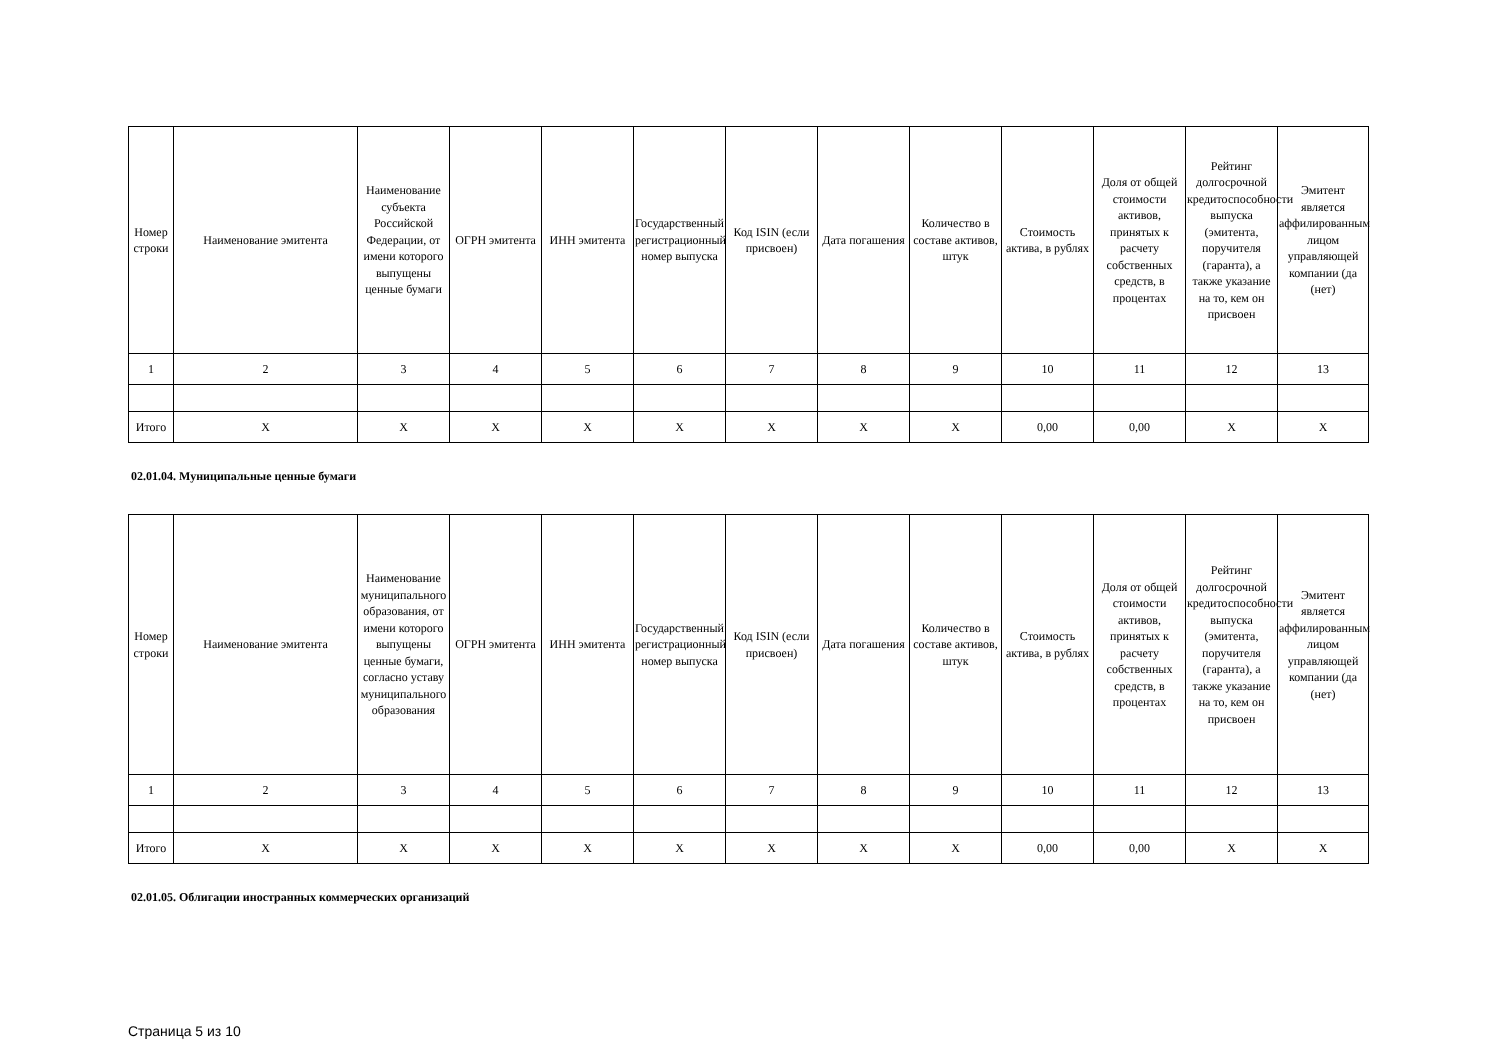| Номер строки | Наименование эмитента | Наименование субъекта Российской Федерации, от имени которого выпущены ценные бумаги | ОГРН эмитента | ИНН эмитента | Государственный регистрационный номер выпуска | Код ISIN (если присвоен) | Дата погашения | Количество в составе активов, штук | Стоимость актива, в рублях | Доля от общей стоимости активов, принятых к расчету собственных средств, в процентах | Рейтинг долгосрочной кредитоспособности выпуска (эмитента, поручителя (гаранта), а также указание на то, кем он присвоен | Эмитент является аффилированным лицом управляющей компании (да (нет) |
| --- | --- | --- | --- | --- | --- | --- | --- | --- | --- | --- | --- | --- |
| 1 | 2 | 3 | 4 | 5 | 6 | 7 | 8 | 9 | 10 | 11 | 12 | 13 |
| Итого | X | X | X | X | X | X | X | X | 0,00 | 0,00 | X | X |
02.01.04. Муниципальные ценные бумаги
| Номер строки | Наименование эмитента | Наименование муниципального образования, от имени которого выпущены ценные бумаги, согласно уставу муниципального образования | ОГРН эмитента | ИНН эмитента | Государственный регистрационный номер выпуска | Код ISIN (если присвоен) | Дата погашения | Количество в составе активов, штук | Стоимость актива, в рублях | Доля от общей стоимости активов, принятых к расчету собственных средств, в процентах | Рейтинг долгосрочной кредитоспособности выпуска (эмитента, поручителя (гаранта), а также указание на то, кем он присвоен | Эмитент является аффилированным лицом управляющей компании (да (нет) |
| --- | --- | --- | --- | --- | --- | --- | --- | --- | --- | --- | --- | --- |
| 1 | 2 | 3 | 4 | 5 | 6 | 7 | 8 | 9 | 10 | 11 | 12 | 13 |
| Итого | X | X | X | X | X | X | X | X | 0,00 | 0,00 | X | X |
02.01.05. Облигации иностранных коммерческих организаций
Страница 5 из 10